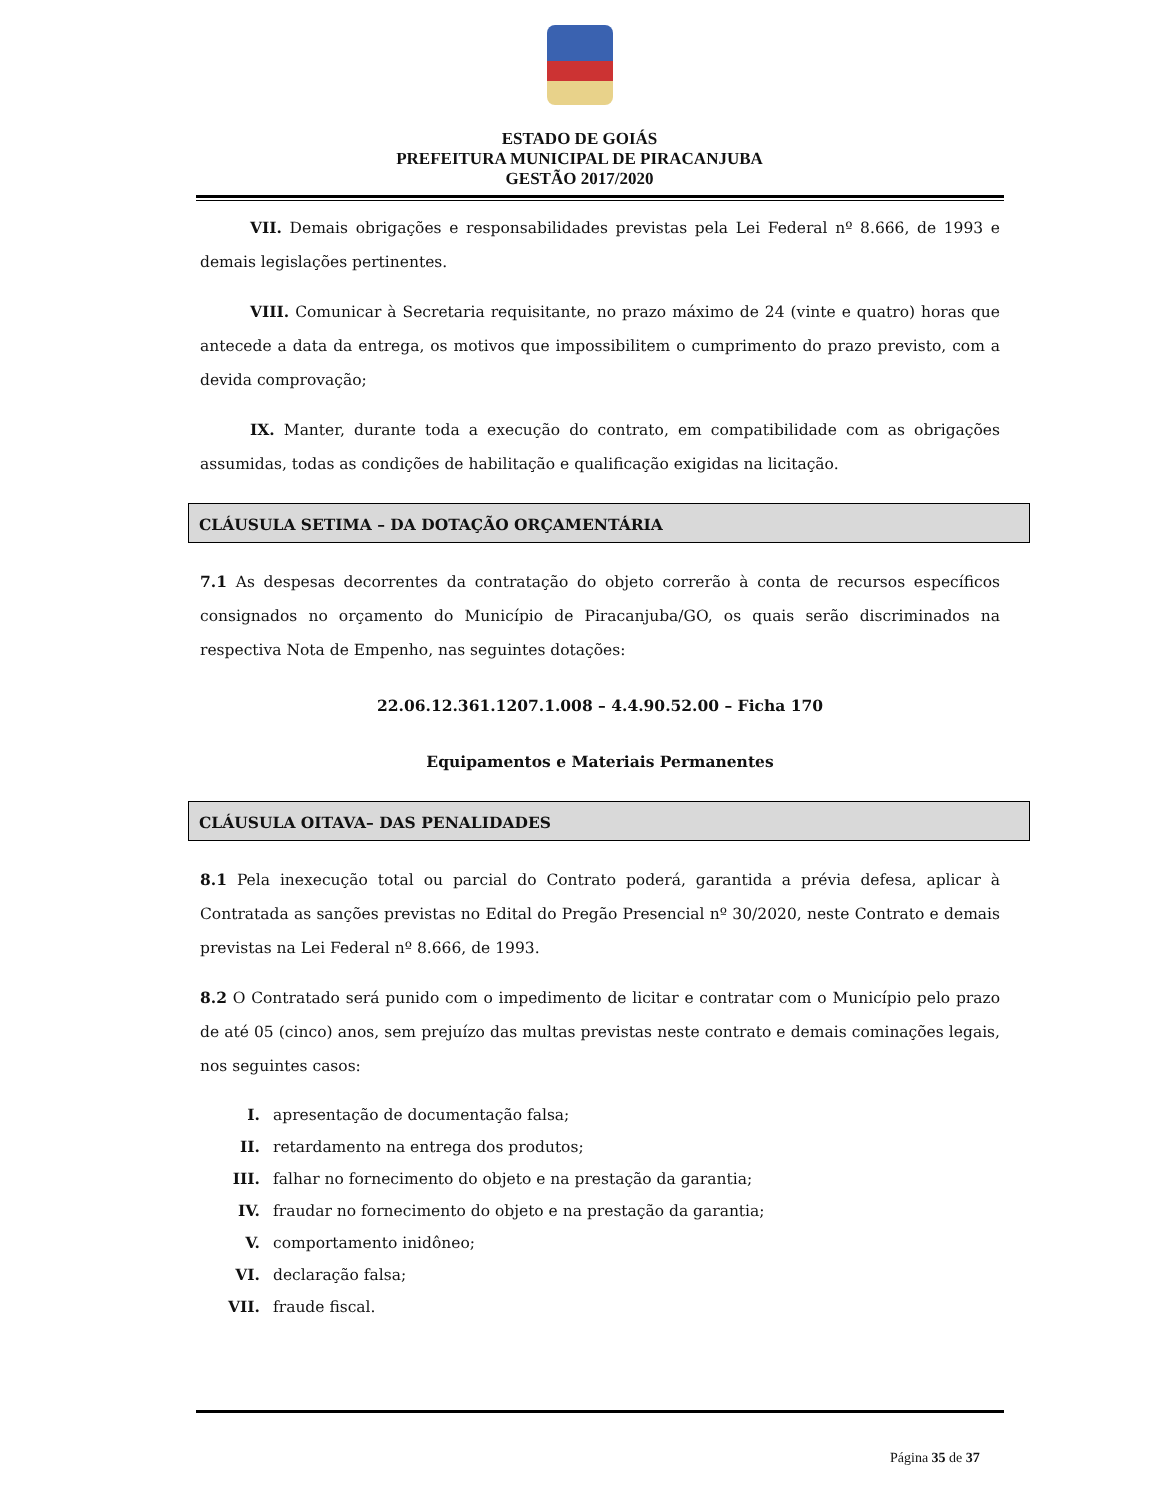ESTADO DE GOIÁS
PREFEITURA MUNICIPAL DE PIRACANJUBA
GESTÃO 2017/2020
VII. Demais obrigações e responsabilidades previstas pela Lei Federal nº 8.666, de 1993 e demais legislações pertinentes.
VIII. Comunicar à Secretaria requisitante, no prazo máximo de 24 (vinte e quatro) horas que antecede a data da entrega, os motivos que impossibilitem o cumprimento do prazo previsto, com a devida comprovação;
IX. Manter, durante toda a execução do contrato, em compatibilidade com as obrigações assumidas, todas as condições de habilitação e qualificação exigidas na licitação.
CLÁUSULA SETIMA – DA DOTAÇÃO ORÇAMENTÁRIA
7.1 As despesas decorrentes da contratação do objeto correrão à conta de recursos específicos consignados no orçamento do Município de Piracanjuba/GO, os quais serão discriminados na respectiva Nota de Empenho, nas seguintes dotações:
22.06.12.361.1207.1.008 – 4.4.90.52.00 – Ficha 170
Equipamentos e Materiais Permanentes
CLÁUSULA OITAVA– DAS PENALIDADES
8.1 Pela inexecução total ou parcial do Contrato poderá, garantida a prévia defesa, aplicar à Contratada as sanções previstas no Edital do Pregão Presencial nº 30/2020, neste Contrato e demais previstas na Lei Federal nº 8.666, de 1993.
8.2 O Contratado será punido com o impedimento de licitar e contratar com o Município pelo prazo de até 05 (cinco) anos, sem prejuízo das multas previstas neste contrato e demais cominações legais, nos seguintes casos:
I. apresentação de documentação falsa;
II. retardamento na entrega dos produtos;
III. falhar no fornecimento do objeto e na prestação da garantia;
IV. fraudar no fornecimento do objeto e na prestação da garantia;
V. comportamento inidôneo;
VI. declaração falsa;
VII. fraude fiscal.
Página 35 de 37